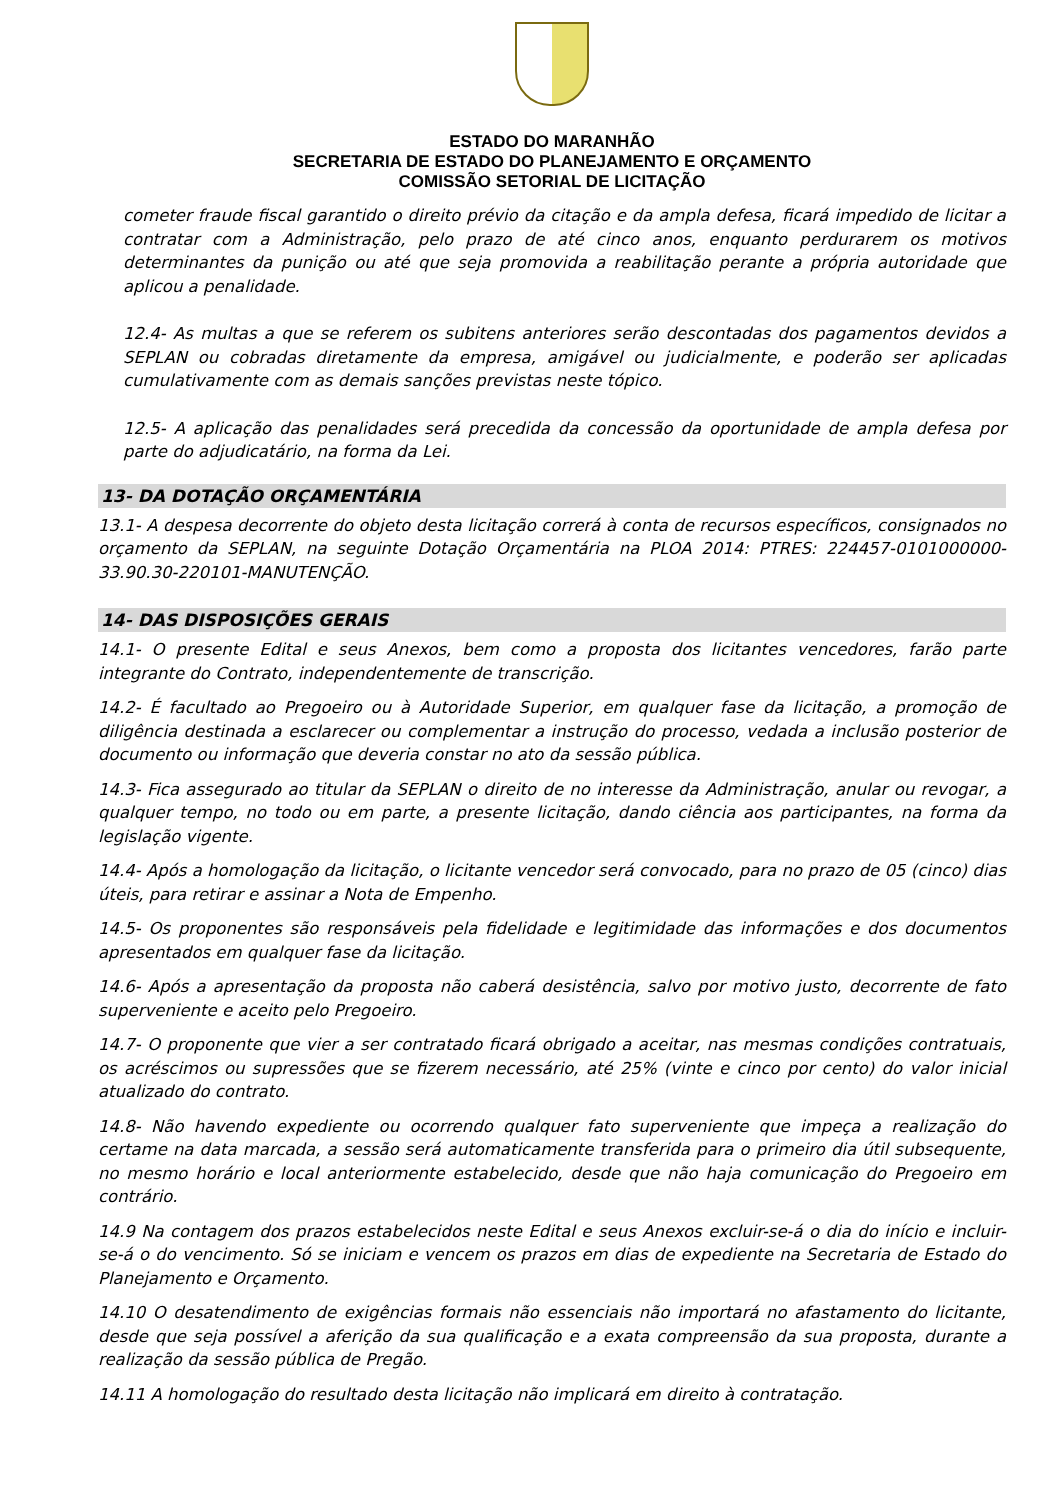ESTADO DO MARANHÃO
SECRETARIA DE ESTADO DO PLANEJAMENTO E ORÇAMENTO
COMISSÃO SETORIAL DE LICITAÇÃO
cometer fraude fiscal garantido o direito prévio da citação e da ampla defesa, ficará impedido de licitar a contratar com a Administração, pelo prazo de até cinco anos, enquanto perdurarem os motivos determinantes da punição ou até que seja promovida a reabilitação perante a própria autoridade que aplicou a penalidade.
12.4- As multas a que se referem os subitens anteriores serão descontadas dos pagamentos devidos a SEPLAN ou cobradas diretamente da empresa, amigável ou judicialmente, e poderão ser aplicadas cumulativamente com as demais sanções previstas neste tópico.
12.5- A aplicação das penalidades será precedida da concessão da oportunidade de ampla defesa por parte do adjudicatário, na forma da Lei.
13- DA DOTAÇÃO ORÇAMENTÁRIA
13.1- A despesa decorrente do objeto desta licitação correrá à conta de recursos específicos, consignados no orçamento da SEPLAN, na seguinte Dotação Orçamentária na PLOA 2014: PTRES: 224457-0101000000-33.90.30-220101-MANUTENÇÃO.
14- DAS DISPOSIÇÕES GERAIS
14.1- O presente Edital e seus Anexos, bem como a proposta dos licitantes vencedores, farão parte integrante do Contrato, independentemente de transcrição.
14.2- É facultado ao Pregoeiro ou à Autoridade Superior, em qualquer fase da licitação, a promoção de diligência destinada a esclarecer ou complementar a instrução do processo, vedada a inclusão posterior de documento ou informação que deveria constar no ato da sessão pública.
14.3- Fica assegurado ao titular da SEPLAN o direito de no interesse da Administração, anular ou revogar, a qualquer tempo, no todo ou em parte, a presente licitação, dando ciência aos participantes, na forma da legislação vigente.
14.4- Após a homologação da licitação, o licitante vencedor será convocado, para no prazo de 05 (cinco) dias úteis, para retirar e assinar a Nota de Empenho.
14.5- Os proponentes são responsáveis pela fidelidade e legitimidade das informações e dos documentos apresentados em qualquer fase da licitação.
14.6- Após a apresentação da proposta não caberá desistência, salvo por motivo justo, decorrente de fato superveniente e aceito pelo Pregoeiro.
14.7- O proponente que vier a ser contratado ficará obrigado a aceitar, nas mesmas condições contratuais, os acréscimos ou supressões que se fizerem necessário, até 25% (vinte e cinco por cento) do valor inicial atualizado do contrato.
14.8- Não havendo expediente ou ocorrendo qualquer fato superveniente que impeça a realização do certame na data marcada, a sessão será automaticamente transferida para o primeiro dia útil subsequente, no mesmo horário e local anteriormente estabelecido, desde que não haja comunicação do Pregoeiro em contrário.
14.9 Na contagem dos prazos estabelecidos neste Edital e seus Anexos excluir-se-á o dia do início e incluir-se-á o do vencimento. Só se iniciam e vencem os prazos em dias de expediente na Secretaria de Estado do Planejamento e Orçamento.
14.10 O desatendimento de exigências formais não essenciais não importará no afastamento do licitante, desde que seja possível a aferição da sua qualificação e a exata compreensão da sua proposta, durante a realização da sessão pública de Pregão.
14.11 A homologação do resultado desta licitação não implicará em direito à contratação.